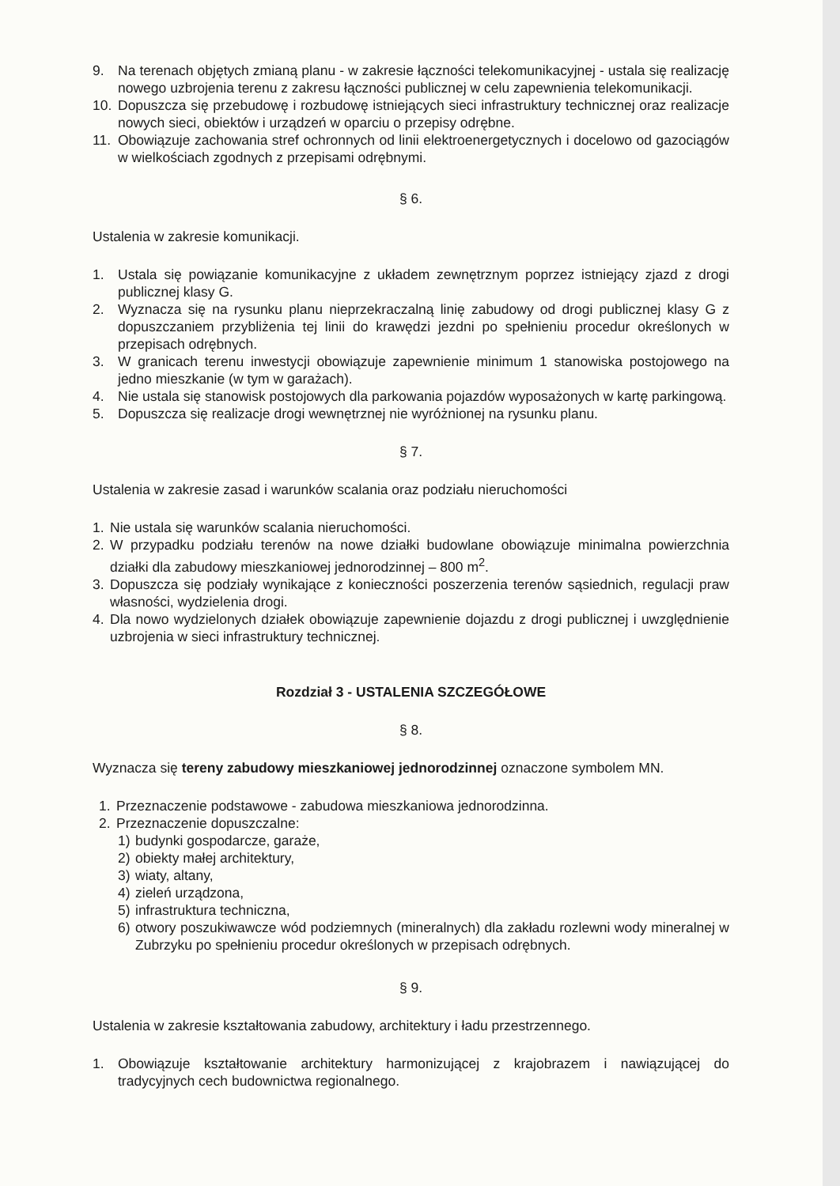9. Na terenach objętych zmianą planu - w zakresie łączności telekomunikacyjnej - ustala się realizację nowego uzbrojenia terenu z zakresu łączności publicznej w celu zapewnienia telekomunikacji.
10. Dopuszcza się przebudowę i rozbudowę istniejących sieci infrastruktury technicznej oraz realizacje nowych sieci, obiektów i urządzeń w oparciu o przepisy odrębne.
11. Obowiązuje zachowania stref ochronnych od linii elektroenergetycznych i docelowo od gazociągów w wielkościach zgodnych z przepisami odrębnymi.
§ 6.
Ustalenia w zakresie komunikacji.
1. Ustala się powiązanie komunikacyjne z układem zewnętrznym poprzez istniejący zjazd z drogi publicznej klasy G.
2. Wyznacza się na rysunku planu nieprzekraczalną linię zabudowy od drogi publicznej klasy G z dopuszczaniem przybliżenia tej linii do krawędzi jezdni po spełnieniu procedur określonych w przepisach odrębnych.
3. W granicach terenu inwestycji obowiązuje zapewnienie minimum 1 stanowiska postojowego na jedno mieszkanie (w tym w garażach).
4. Nie ustala się stanowisk postojowych dla parkowania pojazdów wyposażonych w kartę parkingową.
5. Dopuszcza się realizacje drogi wewnętrznej nie wyróżnionej na rysunku planu.
§ 7.
Ustalenia w zakresie zasad i warunków scalania oraz podziału nieruchomości
1. Nie ustala się warunków scalania nieruchomości.
2. W przypadku podziału terenów na nowe działki budowlane obowiązuje minimalna powierzchnia działki dla zabudowy mieszkaniowej jednorodzinnej – 800 m<sup>2</sup>.
3. Dopuszcza się podziały wynikające z konieczności poszerzenia terenów sąsiednich, regulacji praw własności, wydzielenia drogi.
4. Dla nowo wydzielonych działek obowiązuje zapewnienie dojazdu z drogi publicznej i uwzględnienie uzbrojenia w sieci infrastruktury technicznej.
Rozdział 3 - USTALENIA SZCZEGÓŁOWE
§ 8.
Wyznacza się tereny zabudowy mieszkaniowej jednorodzinnej oznaczone symbolem MN.
1. Przeznaczenie podstawowe - zabudowa mieszkaniowa jednorodzinna.
2. Przeznaczenie dopuszczalne:
1) budynki gospodarcze, garaże,
2) obiekty małej architektury,
3) wiaty, altany,
4) zieleń urządzona,
5) infrastruktura techniczna,
6) otwory poszukiwawcze wód podziemnych (mineralnych) dla zakładu rozlewni wody mineralnej w Zubrzyku po spełnieniu procedur określonych w przepisach odrębnych.
§ 9.
Ustalenia w zakresie kształtowania zabudowy, architektury i ładu przestrzennego.
1. Obowiązuje kształtowanie architektury harmonizującej z krajobrazem i nawiązującej do tradycyjnych cech budownictwa regionalnego.